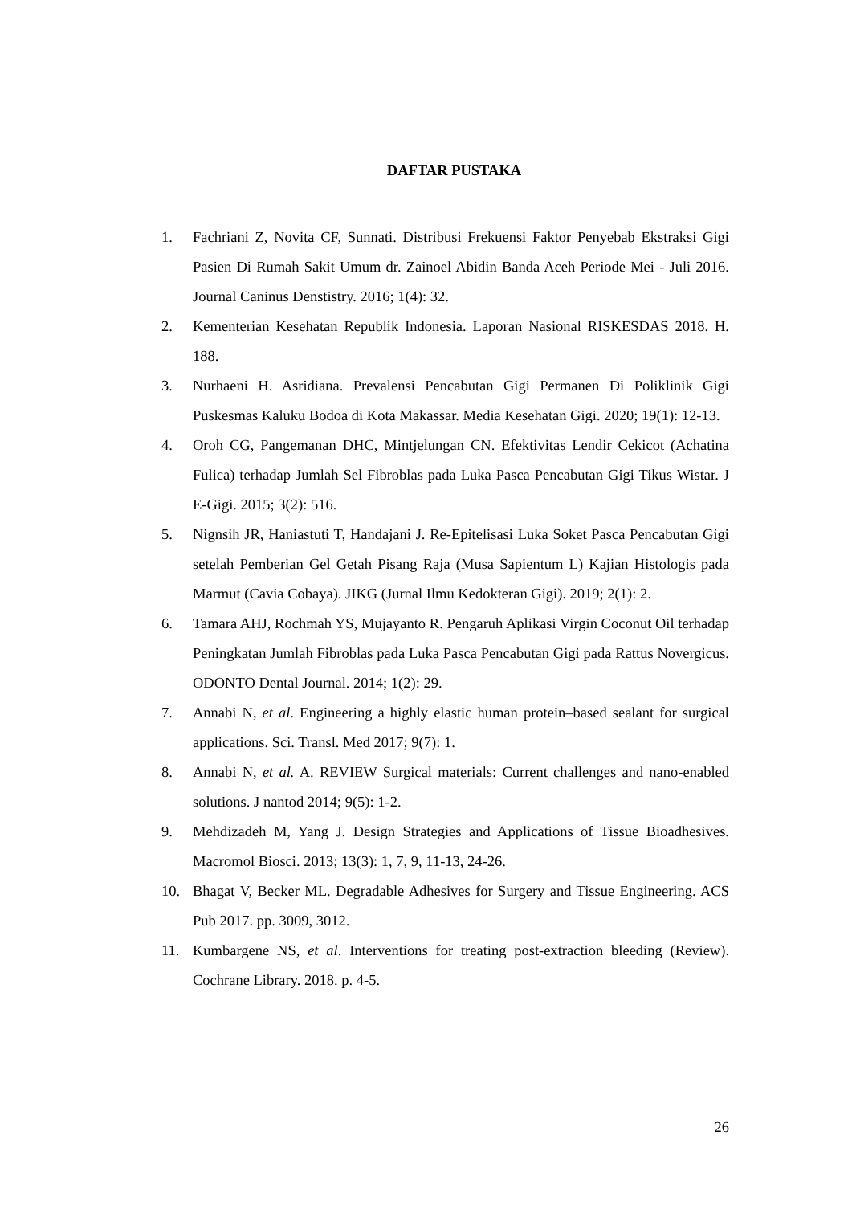DAFTAR PUSTAKA
1. Fachriani Z, Novita CF, Sunnati. Distribusi Frekuensi Faktor Penyebab Ekstraksi Gigi Pasien Di Rumah Sakit Umum dr. Zainoel Abidin Banda Aceh Periode Mei - Juli 2016. Journal Caninus Denstistry. 2016; 1(4): 32.
2. Kementerian Kesehatan Republik Indonesia. Laporan Nasional RISKESDAS 2018. H. 188.
3. Nurhaeni H. Asridiana. Prevalensi Pencabutan Gigi Permanen Di Poliklinik Gigi Puskesmas Kaluku Bodoa di Kota Makassar. Media Kesehatan Gigi. 2020; 19(1): 12-13.
4. Oroh CG, Pangemanan DHC, Mintjelungan CN. Efektivitas Lendir Cekicot (Achatina Fulica) terhadap Jumlah Sel Fibroblas pada Luka Pasca Pencabutan Gigi Tikus Wistar. J E-Gigi. 2015; 3(2): 516.
5. Nignsih JR, Haniastuti T, Handajani J. Re-Epitelisasi Luka Soket Pasca Pencabutan Gigi setelah Pemberian Gel Getah Pisang Raja (Musa Sapientum L) Kajian Histologis pada Marmut (Cavia Cobaya). JIKG (Jurnal Ilmu Kedokteran Gigi). 2019; 2(1): 2.
6. Tamara AHJ, Rochmah YS, Mujayanto R. Pengaruh Aplikasi Virgin Coconut Oil terhadap Peningkatan Jumlah Fibroblas pada Luka Pasca Pencabutan Gigi pada Rattus Novergicus. ODONTO Dental Journal. 2014; 1(2): 29.
7. Annabi N, et al. Engineering a highly elastic human protein–based sealant for surgical applications. Sci. Transl. Med 2017; 9(7): 1.
8. Annabi N, et al. A. REVIEW Surgical materials: Current challenges and nano-enabled solutions. J nantod 2014; 9(5): 1-2.
9. Mehdizadeh M, Yang J. Design Strategies and Applications of Tissue Bioadhesives. Macromol Biosci. 2013; 13(3): 1, 7, 9, 11-13, 24-26.
10. Bhagat V, Becker ML. Degradable Adhesives for Surgery and Tissue Engineering. ACS Pub 2017. pp. 3009, 3012.
11. Kumbargene NS, et al. Interventions for treating post-extraction bleeding (Review). Cochrane Library. 2018. p. 4-5.
26